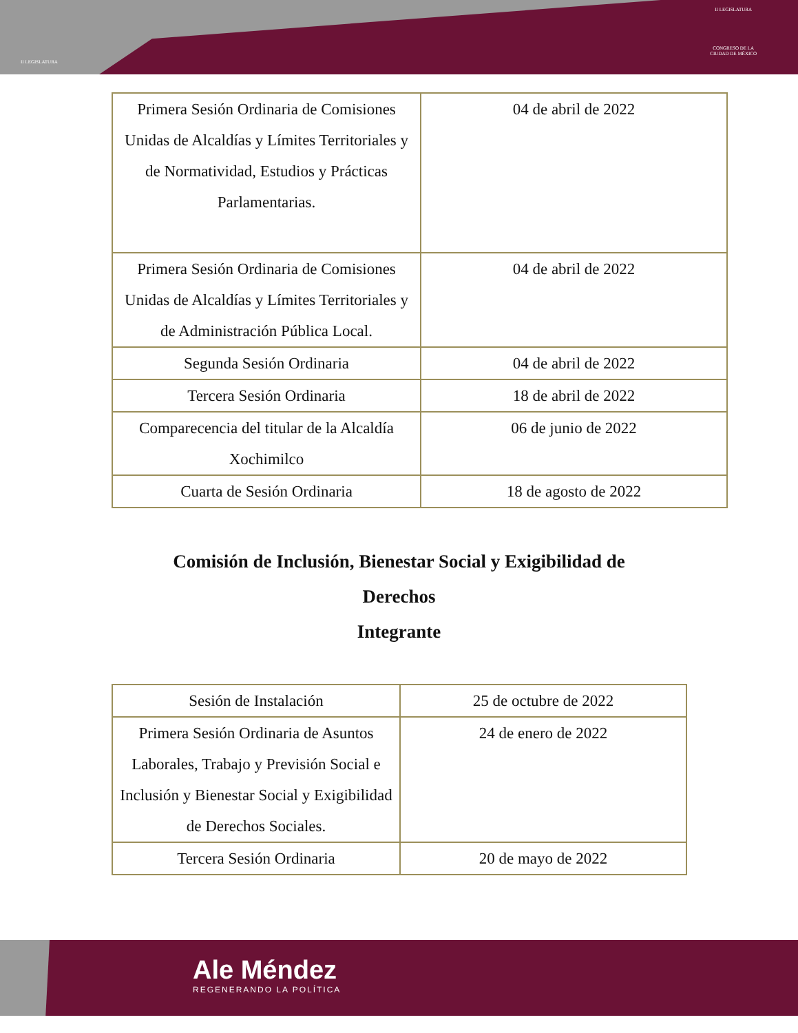II LEGISLATURA
II LEGISLATURA
CONGRESO DE LA
CIUDAD DE MÉXICO
| Primera Sesión Ordinaria de Comisiones Unidas de Alcaldías y Límites Territoriales y de Normatividad, Estudios y Prácticas Parlamentarias. | 04 de abril de 2022 |
| Primera Sesión Ordinaria de Comisiones Unidas de Alcaldías y Límites Territoriales y de Administración Pública Local. | 04 de abril de 2022 |
| Segunda Sesión Ordinaria | 04 de abril de 2022 |
| Tercera Sesión Ordinaria | 18 de abril de 2022 |
| Comparecencia del titular de la Alcaldía Xochimilco | 06 de junio de 2022 |
| Cuarta de Sesión Ordinaria | 18 de agosto de 2022 |
Comisión de Inclusión, Bienestar Social y Exigibilidad de
Derechos
Integrante
| Sesión de Instalación | 25 de octubre de 2022 |
| Primera Sesión Ordinaria de Asuntos Laborales, Trabajo y Previsión Social e Inclusión y Bienestar Social y Exigibilidad de Derechos Sociales. | 24 de enero de 2022 |
| Tercera Sesión Ordinaria | 20 de mayo de 2022 |
Ale Méndez
REGENERANDO LA POLÍTICA